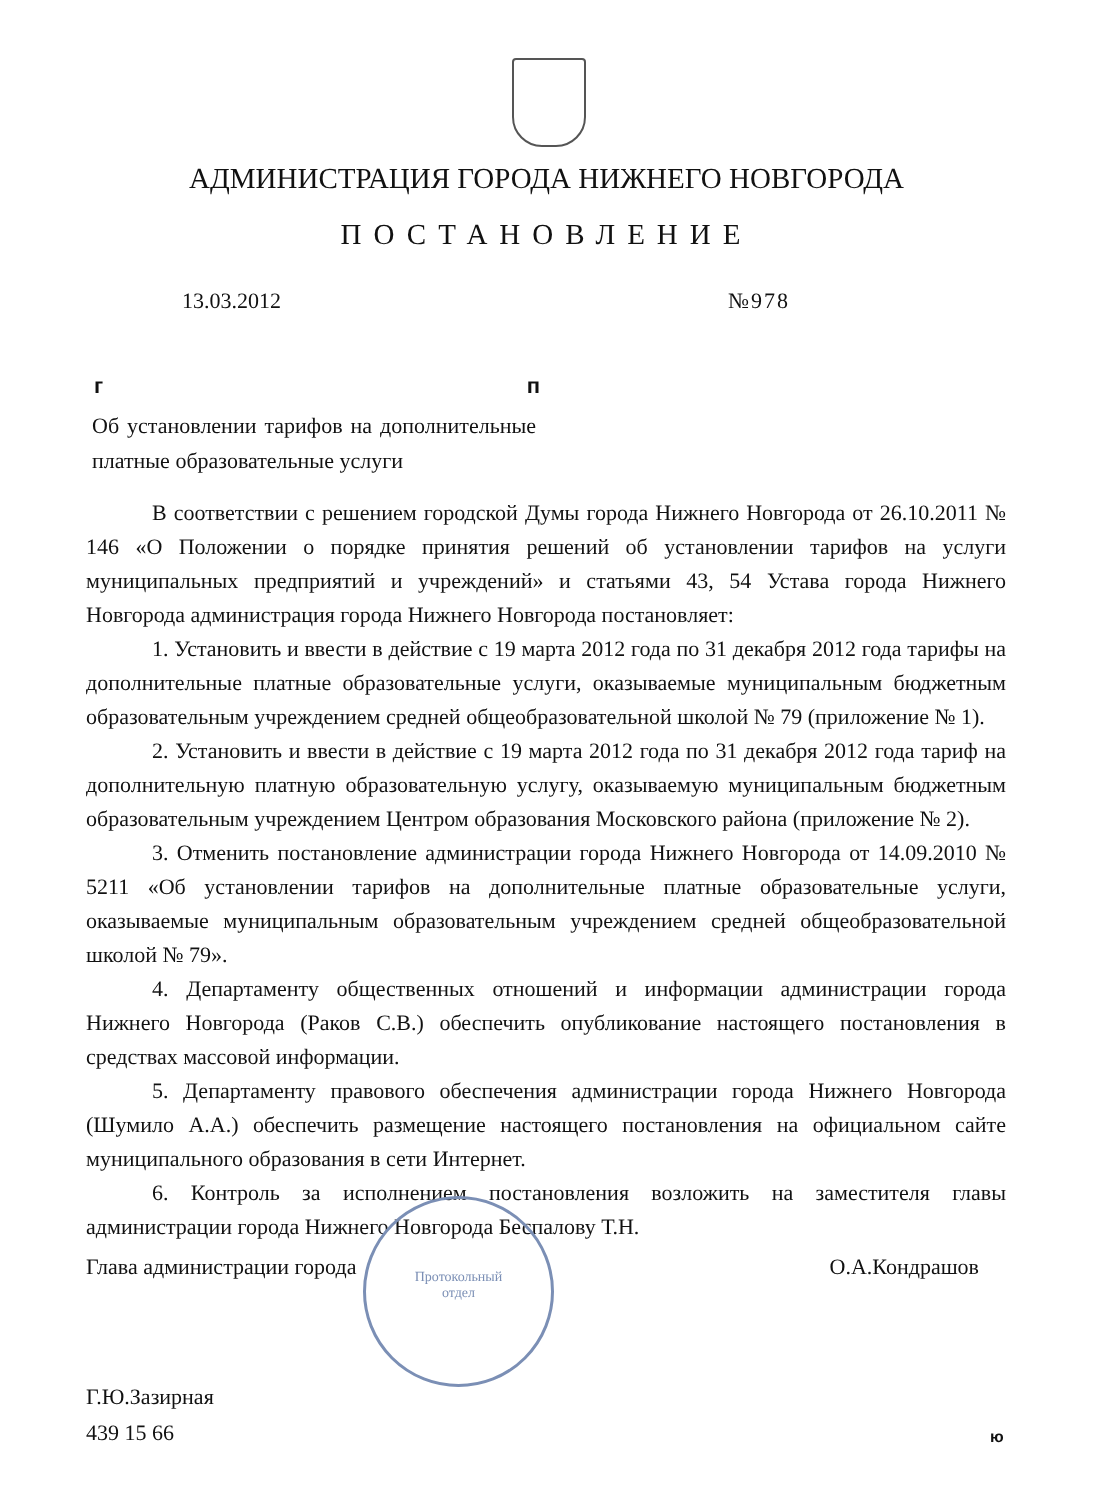АДМИНИСТРАЦИЯ ГОРОДА НИЖНЕГО НОВГОРОДА
ПОСТАНОВЛЕНИЕ
13.03.2012 №978
г п
Об установлении тарифов на дополнительные платные образовательные услуги
В соответствии с решением городской Думы города Нижнего Новгорода от 26.10.2011 № 146 «О Положении о порядке принятия решений об установлении тарифов на услуги муниципальных предприятий и учреждений» и статьями 43, 54 Устава города Нижнего Новгорода администрация города Нижнего Новгорода постановляет:
1. Установить и ввести в действие с 19 марта 2012 года по 31 декабря 2012 года тарифы на дополнительные платные образовательные услуги, оказываемые муниципальным бюджетным образовательным учреждением средней общеобразовательной школой № 79 (приложение № 1).
2. Установить и ввести в действие с 19 марта 2012 года по 31 декабря 2012 года тариф на дополнительную платную образовательную услугу, оказываемую муниципальным бюджетным образовательным учреждением Центром образования Московского района (приложение № 2).
3. Отменить постановление администрации города Нижнего Новгорода от 14.09.2010 № 5211 «Об установлении тарифов на дополнительные платные образовательные услуги, оказываемые муниципальным образовательным учреждением средней общеобразовательной школой № 79».
4. Департаменту общественных отношений и информации администрации города Нижнего Новгорода (Раков С.В.) обеспечить опубликование настоящего постановления в средствах массовой информации.
5. Департаменту правового обеспечения администрации города Нижнего Новгорода (Шумило А.А.) обеспечить размещение настоящего постановления на официальном сайте муниципального образования в сети Интернет.
6. Контроль за исполнением постановления возложить на заместителя главы администрации города Нижнего Новгорода Беспалову Т.Н.
Протокольный
отдел
Глава администрации города О.А.Кондрашов
Г.Ю.Зазирная
439 15 66
ю